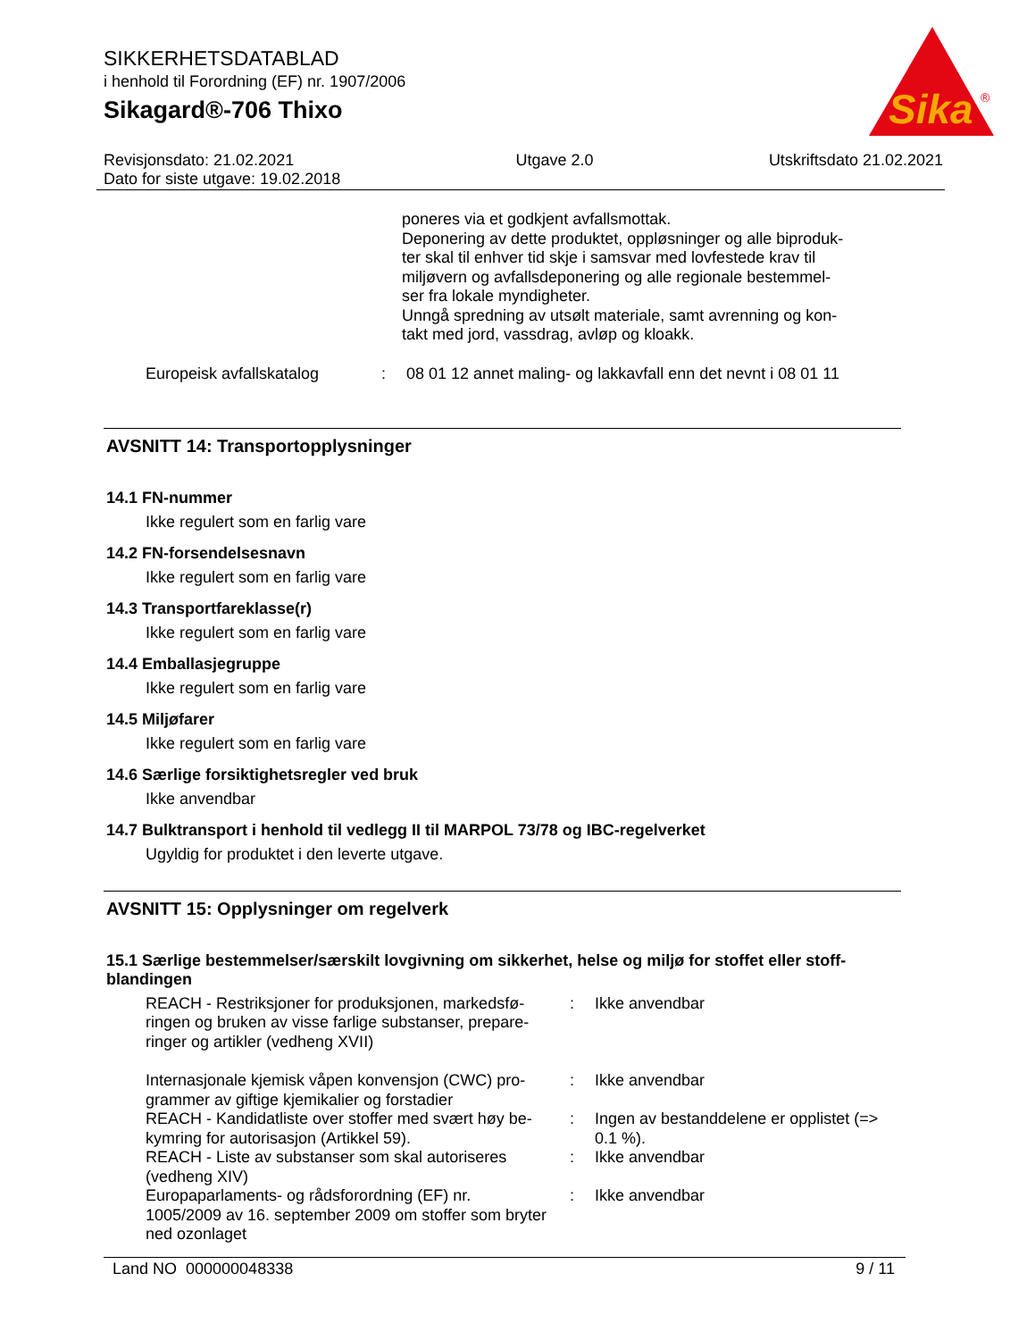SIKKERHETSDATABLAD
i henhold til Forordning (EF) nr. 1907/2006
Sikagard®-706 Thixo
Sika
®
Revisjonsdato: 21.02.2021
Dato for siste utgave: 19.02.2018
Utgave 2.0 Utskriftsdato 21.02.2021
poneres via et godkjent avfallsmottak.
Deponering av dette produktet, oppløsninger og alle biproduk-
ter skal til enhver tid skje i samsvar med lovfestede krav til
miljøvern og avfallsdeponering og alle regionale bestemmel-
ser fra lokale myndigheter.
Unngå spredning av utsølt materiale, samt avrenning og kon-
takt med jord, vassdrag, avløp og kloakk.
Europeisk avfallskatalog : 08 01 12 annet maling- og lakkavfall enn det nevnt i 08 01 11
AVSNITT 14: Transportopplysninger
14.1 FN-nummer
Ikke regulert som en farlig vare
14.2 FN-forsendelsesnavn
Ikke regulert som en farlig vare
14.3 Transportfareklasse(r)
Ikke regulert som en farlig vare
14.4 Emballasjegruppe
Ikke regulert som en farlig vare
14.5 Miljøfarer
Ikke regulert som en farlig vare
14.6 Særlige forsiktighetsregler ved bruk
Ikke anvendbar
14.7 Bulktransport i henhold til vedlegg II til MARPOL 73/78 og IBC-regelverket
Ugyldig for produktet i den leverte utgave.
AVSNITT 15: Opplysninger om regelverk
15.1 Særlige bestemmelser/særskilt lovgivning om sikkerhet, helse og miljø for stoffet eller stoff-
blandingen
REACH - Restriksjoner for produksjonen, markedsfø-
ringen og bruken av visse farlige substanser, prepare-
ringer og artikler (vedheng XVII)
: Ikke anvendbar
Internasjonale kjemisk våpen konvensjon (CWC) pro-
grammer av giftige kjemikalier og forstadier
: Ikke anvendbar
REACH - Kandidatliste over stoffer med svært høy be-
kymring for autorisasjon (Artikkel 59).
: Ingen av bestanddelene er opplistet (=> 0.1 %).
REACH - Liste av substanser som skal autoriseres
(vedheng XIV)
: Ikke anvendbar
Europaparlaments- og rådsforordning (EF) nr.
1005/2009 av 16. september 2009 om stoffer som bryter
ned ozonlaget
: Ikke anvendbar
Land NO 000000048338 9 / 11